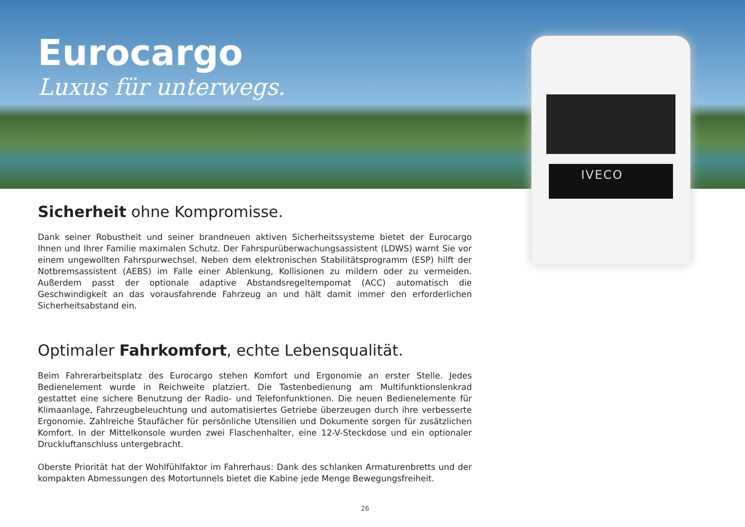IVECO
Eurocargo
Luxus für unterwegs.
Sicherheit ohne Kompromisse.
Dank seiner Robustheit und seiner brandneuen aktiven Sicherheitssysteme bietet der Eurocargo Ihnen und Ihrer Familie maximalen Schutz. Der Fahrspurüberwachungsassistent (LDWS) warnt Sie vor einem ungewollten Fahrspurwechsel. Neben dem elektronischen Stabilitätsprogramm (ESP) hilft der Notbremsassistent (AEBS) im Falle einer Ablenkung, Kollisionen zu mildern oder zu vermeiden. Außerdem passt der optionale adaptive Abstandsregeltempomat (ACC) automatisch die Geschwindigkeit an das vorausfahrende Fahrzeug an und hält damit immer den erforderlichen Sicherheitsabstand ein.
Optimaler Fahrkomfort, echte Lebensqualität.
Beim Fahrerarbeitsplatz des Eurocargo stehen Komfort und Ergonomie an erster Stelle. Jedes Bedienelement wurde in Reichweite platziert. Die Tastenbedienung am Multifunktionslenkrad gestattet eine sichere Benutzung der Radio- und Telefonfunktionen. Die neuen Bedienelemente für Klimaanlage, Fahrzeugbeleuchtung und automatisiertes Getriebe überzeugen durch ihre verbesserte Ergonomie. Zahlreiche Staufächer für persönliche Utensilien und Dokumente sorgen für zusätzlichen Komfort. In der Mittelkonsole wurden zwei Flaschenhalter, eine 12-V-Steckdose und ein optionaler Druckluftanschluss untergebracht.
Oberste Priorität hat der Wohlfühlfaktor im Fahrerhaus: Dank des schlanken Armaturenbretts und der kompakten Abmessungen des Motortunnels bietet die Kabine jede Menge Bewegungsfreiheit.
26